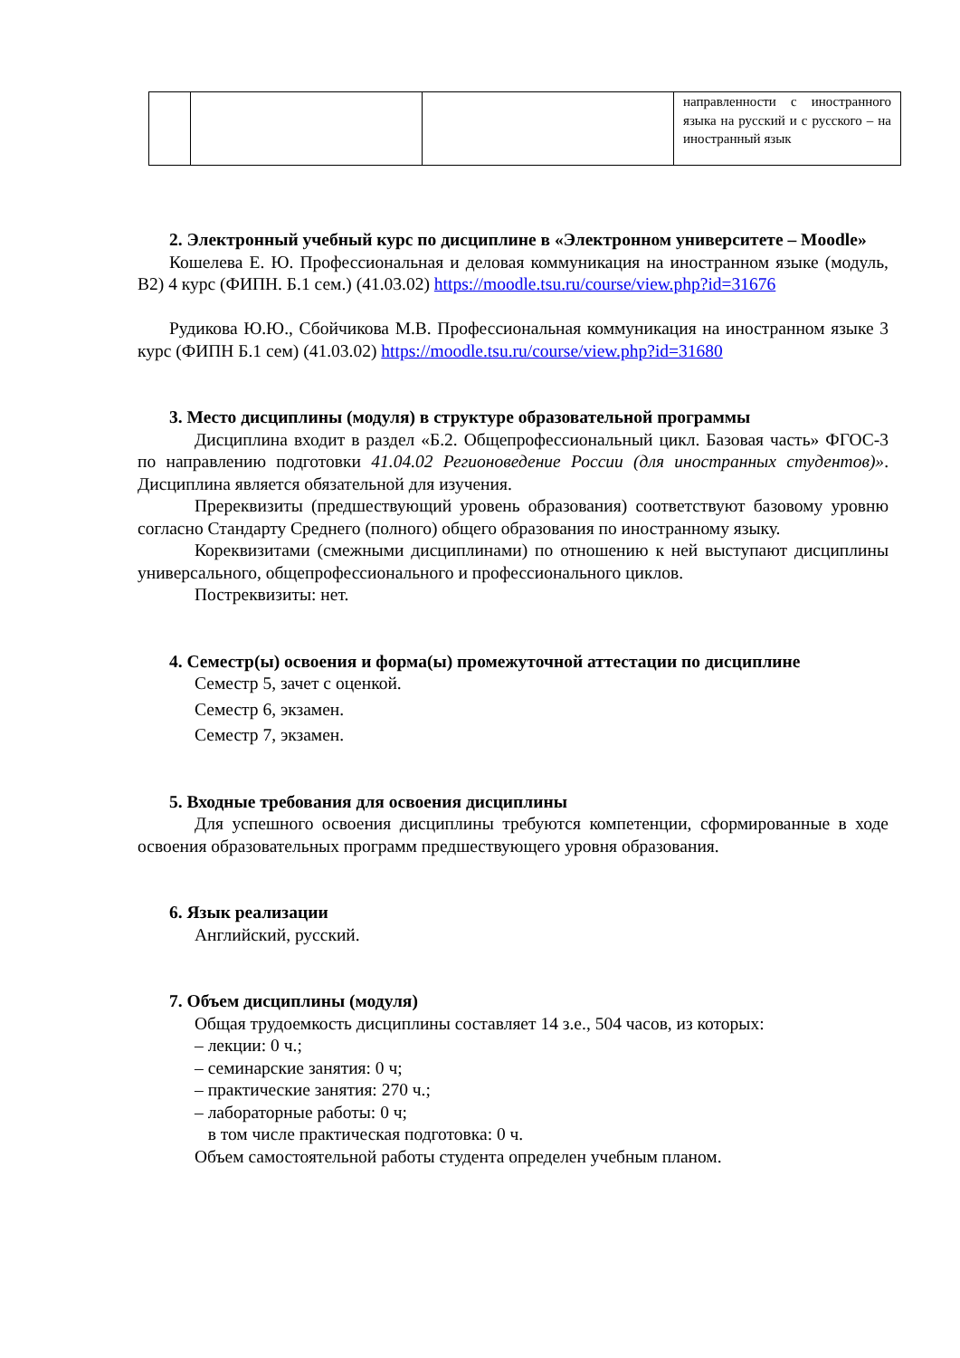| | | | направленности с иностранного языка на русский и с русского – на иностранный язык |
2. Электронный учебный курс по дисциплине в «Электронном университете – Moodle»
Кошелева Е. Ю. Профессиональная и деловая коммуникация на иностранном языке (модуль, В2) 4 курс (ФИПН. Б.1 сем.) (41.03.02) https://moodle.tsu.ru/course/view.php?id=31676
Рудикова Ю.Ю., Сбойчикова М.В. Профессиональная коммуникация на иностранном языке 3 курс (ФИПН Б.1 сем) (41.03.02) https://moodle.tsu.ru/course/view.php?id=31680
3. Место дисциплины (модуля) в структуре образовательной программы
Дисциплина входит в раздел «Б.2. Общепрофессиональный цикл. Базовая часть» ФГОС-3 по направлению подготовки 41.04.02 Регионоведение России (для иностранных студентов)». Дисциплина является обязательной для изучения.
Пререквизиты (предшествующий уровень образования) соответствуют базовому уровню согласно Стандарту Среднего (полного) общего образования по иностранному языку.
Кореквизитами (смежными дисциплинами) по отношению к ней выступают дисциплины универсального, общепрофессионального и профессионального циклов.
Постреквизиты: нет.
4. Семестр(ы) освоения и форма(ы) промежуточной аттестации по дисциплине
Семестр 5, зачет с оценкой.
Семестр 6, экзамен.
Семестр 7, экзамен.
5. Входные требования для освоения дисциплины
Для успешного освоения дисциплины требуются компетенции, сформированные в ходе освоения образовательных программ предшествующего уровня образования.
6. Язык реализации
Английский, русский.
7. Объем дисциплины (модуля)
Общая трудоемкость дисциплины составляет 14 з.е., 504 часов, из которых:
– лекции: 0 ч.;
– семинарские занятия: 0 ч;
– практические занятия: 270 ч.;
– лабораторные работы: 0 ч;
в том числе практическая подготовка: 0 ч.
Объем самостоятельной работы студента определен учебным планом.